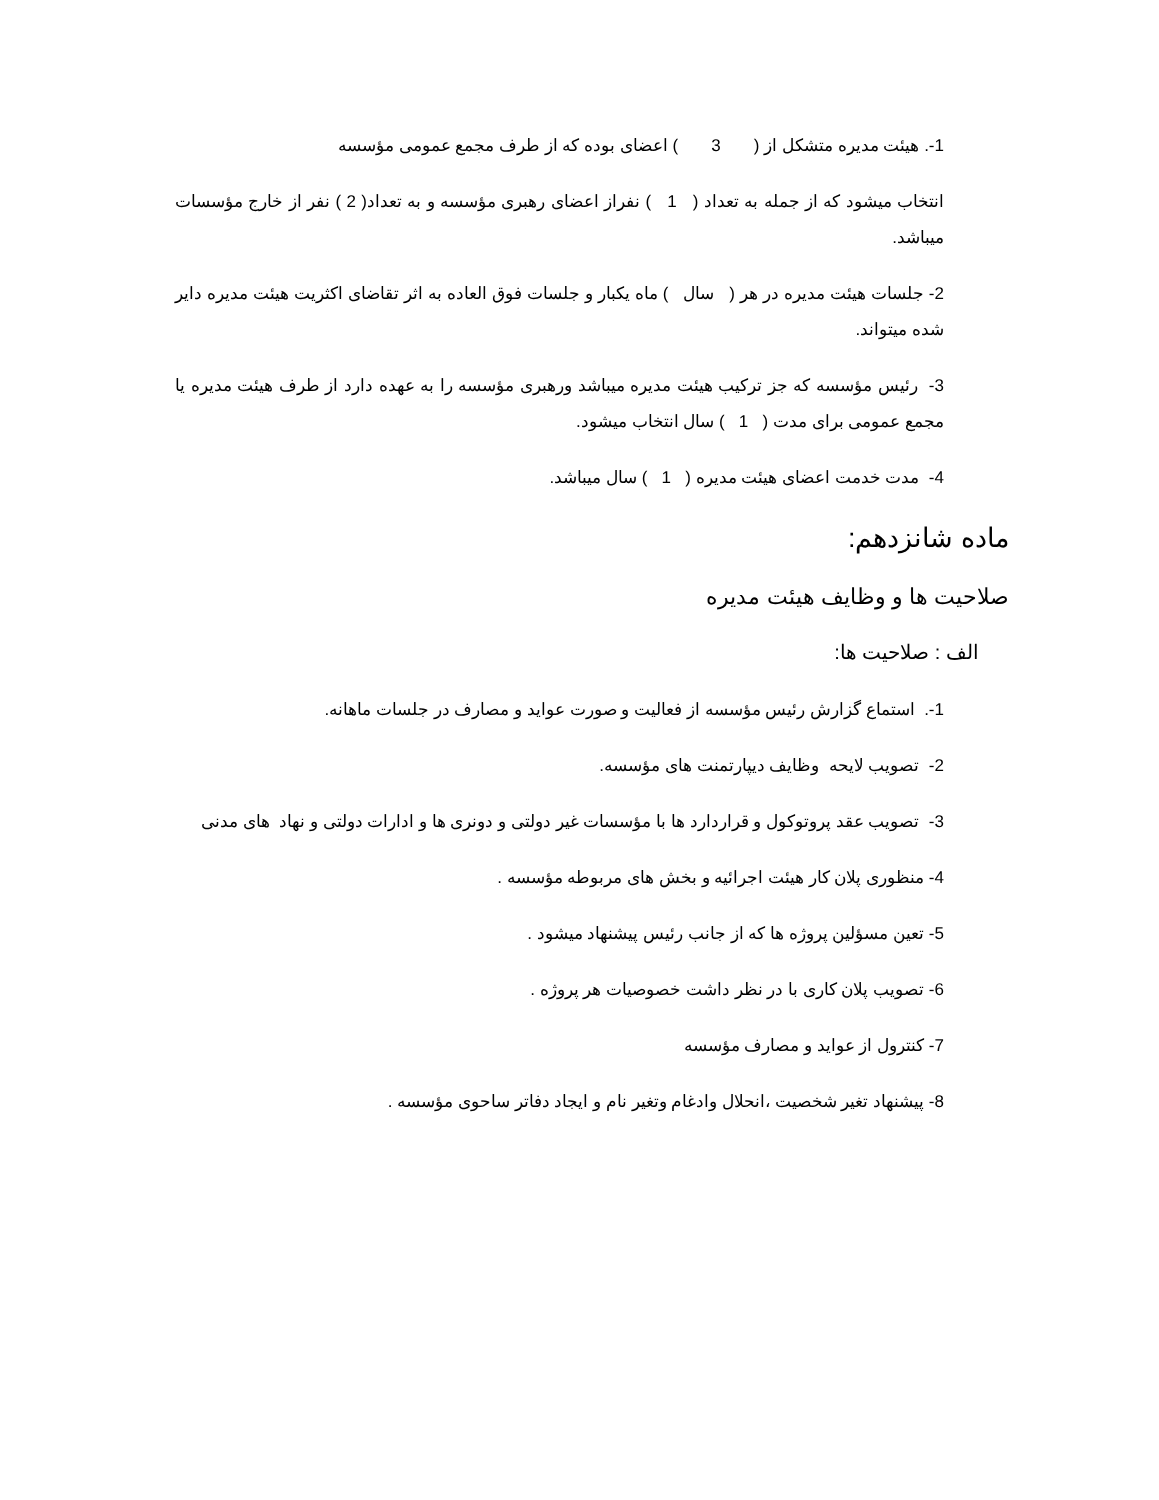1-. هیئت مدیره متشکل از ( 3 ) اعضای بوده که از طرف مجمع عمومی مؤسسه
انتخاب میشود که از جمله به تعداد ( 1 ) نفراز اعضای رهبری مؤسسه و به تعداد( 2 ) نفر از خارج مؤسسات میباشد.
2- جلسات هیئت مدیره در هر ( سال ) ماه یکبار و جلسات فوق العاده به اثر تقاضای اکثریت هیئت مدیره دایر شده میتواند.
3- رئیس مؤسسه که جز ترکیب هیئت مدیره میباشد ورهبری مؤسسه را به عهده دارد از طرف هیئت مدیره یا مجمع عمومی برای مدت ( 1 ) سال انتخاب میشود.
4- مدت خدمت اعضای هیئت مدیره ( 1 ) سال میباشد.
ماده شانزدهم:
صلاحیت ها و وظایف هیئت مدیره
الف : صلاحیت ها:
1-. استماع گزارش رئیس مؤسسه از فعالیت و صورت عواید و مصارف در جلسات ماهانه.
2- تصویب لایحه وظایف دیپارتمنت های مؤسسه.
3- تصویب عقد پروتوکول و قراردارد ها با مؤسسات غیر دولتی و دونری ها و ادارات دولتی و نهاد های مدنی
4- منظوری پلان کار هیئت اجرائیه و بخش های مربوطه مؤسسه .
5- تعین مسؤلین پروژه ها که از جانب رئیس پیشنهاد میشود .
6- تصویب پلان کاری با در نظر داشت خصوصیات هر پروژه .
7- کنترول از عواید و مصارف مؤسسه
8- پیشنهاد تغیر شخصیت ،انحلال وادغام وتغیر نام و ایجاد دفاتر ساحوی مؤسسه .